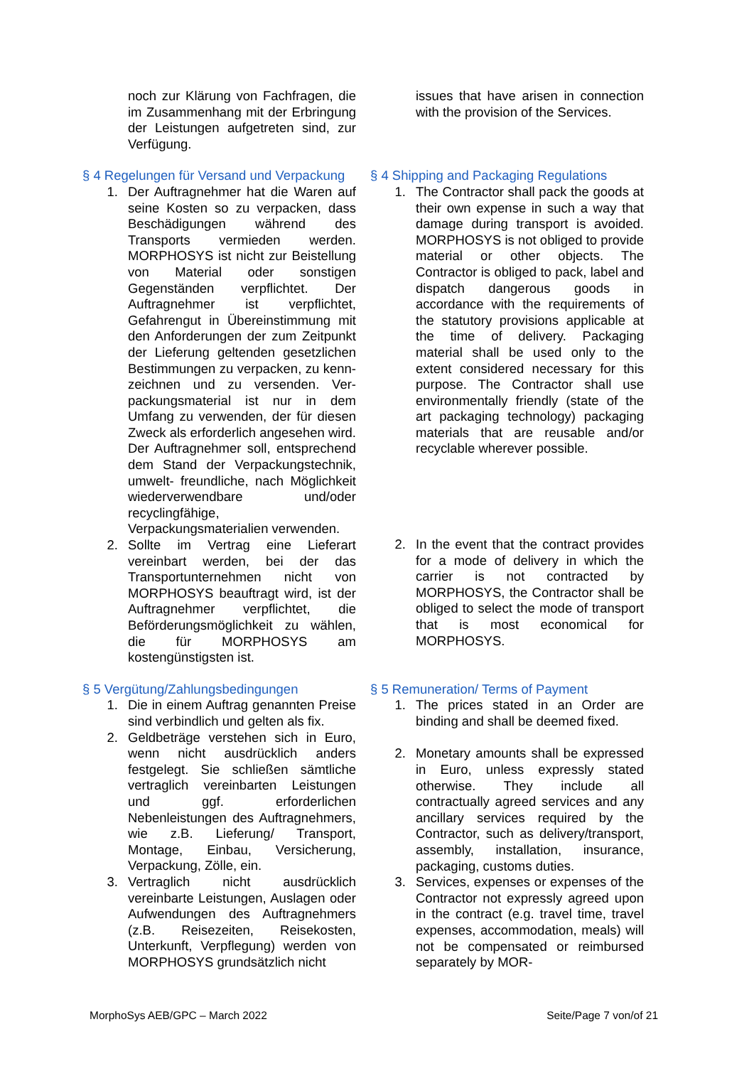noch zur Klärung von Fachfragen, die im Zusammenhang mit der Erbringung der Leistungen aufgetreten sind, zur Verfügung.
issues that have arisen in connection with the provision of the Services.
§ 4 Regelungen für Versand und Verpackung
1. Der Auftragnehmer hat die Waren auf seine Kosten so zu verpacken, dass Beschädigungen während des Transports vermieden werden. MORPHOSYS ist nicht zur Beistellung von Material oder sonstigen Gegenständen verpflichtet. Der Auftragnehmer ist verpflichtet, Gefahrengut in Übereinstimmung mit den Anforderungen der zum Zeitpunkt der Lieferung geltenden gesetzlichen Bestimmungen zu verpacken, zu kenn- zeichnen und zu versenden. Ver- packungsmaterial ist nur in dem Umfang zu verwenden, der für diesen Zweck als erforderlich angesehen wird. Der Auftragnehmer soll, entsprechend dem Stand der Verpackungstechnik, umwelt- freundliche, nach Möglichkeit wiederverwendbare und/oder recyclingfähige, Verpackungsmaterialien verwenden.
2. Sollte im Vertrag eine Lieferart vereinbart werden, bei der das Transportunternehmen nicht von MORPHOSYS beauftragt wird, ist der Auftragnehmer verpflichtet, die Beförderungsmöglichkeit zu wählen, die für MORPHOSYS am kostengünstigsten ist.
§ 4 Shipping and Packaging Regulations
1. The Contractor shall pack the goods at their own expense in such a way that damage during transport is avoided. MORPHOSYS is not obliged to provide material or other objects. The Contractor is obliged to pack, label and dispatch dangerous goods in accordance with the requirements of the statutory provisions applicable at the time of delivery. Packaging material shall be used only to the extent considered necessary for this purpose. The Contractor shall use environmentally friendly (state of the art packaging technology) packaging materials that are reusable and/or recyclable wherever possible.
2. In the event that the contract provides for a mode of delivery in which the carrier is not contracted by MORPHOSYS, the Contractor shall be obliged to select the mode of transport that is most economical for MORPHOSYS.
§ 5 Vergütung/Zahlungsbedingungen
1. Die in einem Auftrag genannten Preise sind verbindlich und gelten als fix.
2. Geldbeträge verstehen sich in Euro, wenn nicht ausdrücklich anders festgelegt. Sie schließen sämtliche vertraglich vereinbarten Leistungen und ggf. erforderlichen Nebenleistungen des Auftragnehmers, wie z.B. Lieferung/ Transport, Montage, Einbau, Versicherung, Verpackung, Zölle, ein.
3. Vertraglich nicht ausdrücklich vereinbarte Leistungen, Auslagen oder Aufwendungen des Auftragnehmers (z.B. Reisezeiten, Reisekosten, Unterkunft, Verpflegung) werden von MORPHOSYS grundsätzlich nicht
§ 5 Remuneration/ Terms of Payment
1. The prices stated in an Order are binding and shall be deemed fixed.
2. Monetary amounts shall be expressed in Euro, unless expressly stated otherwise. They include all contractually agreed services and any ancillary services required by the Contractor, such as delivery/transport, assembly, installation, insurance, packaging, customs duties.
3. Services, expenses or expenses of the Contractor not expressly agreed upon in the contract (e.g. travel time, travel expenses, accommodation, meals) will not be compensated or reimbursed separately by MOR-
MorphoSys AEB/GPC – March 2022 Seite/Page 7 von/of 21